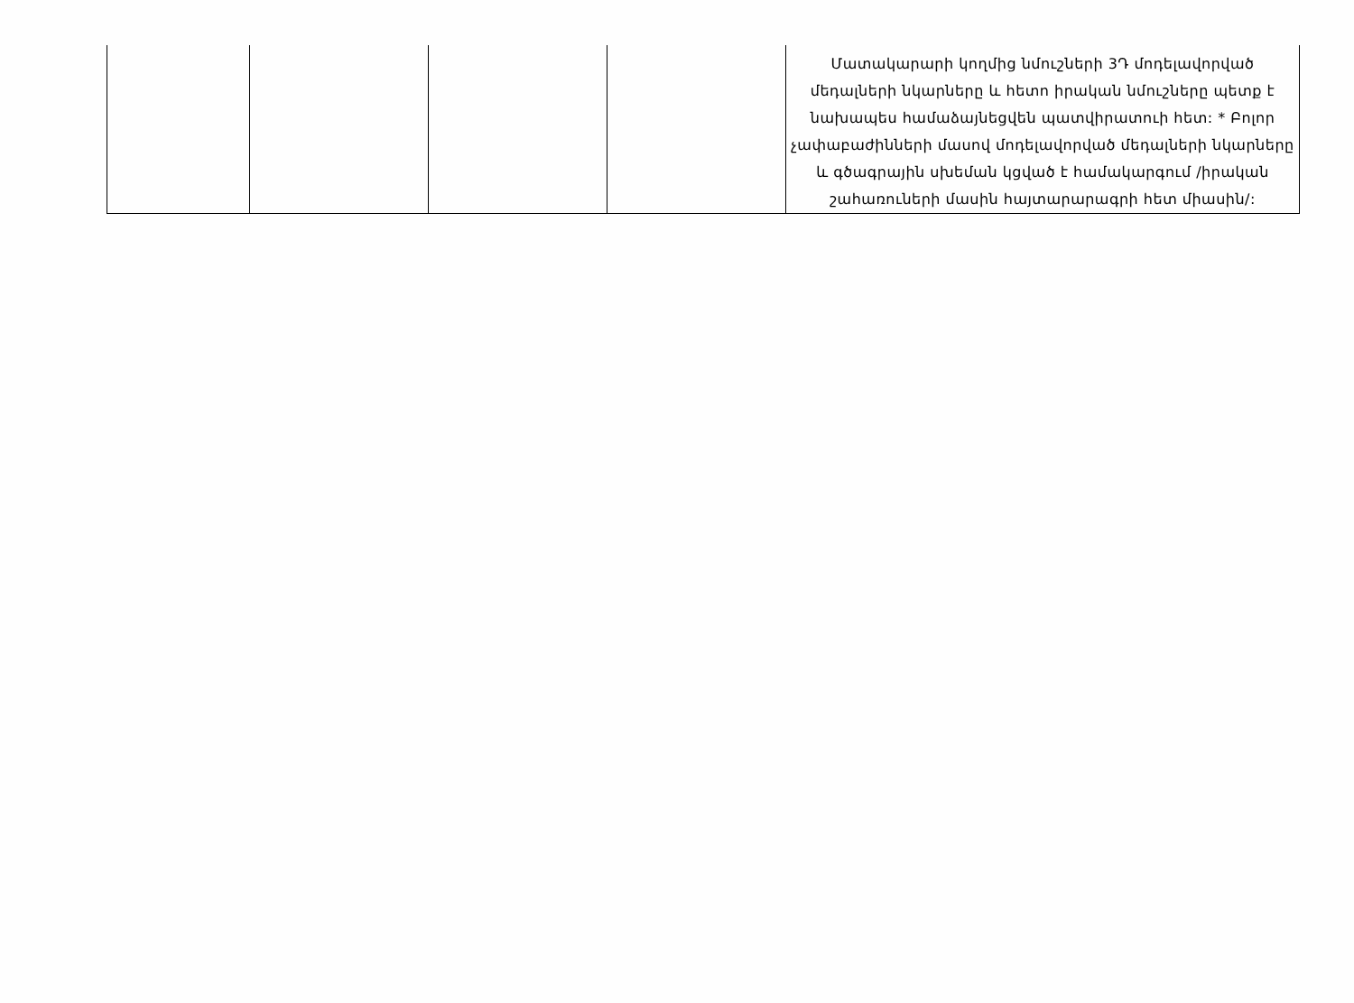| | | | | Մատակարարի կողմից նմուշների 3Դ մոդելավորված մեդալների նկարները և հետո իրական նմուշները պետք է նախապես համաձայնեցվեն պատվիրատուի հետ: * Բոլոր չափաբաժինների մասով մոդելավորված մեդալների նկարները և գծագրային սխեման կցված է համակարգում /իրական շահառուների մասին հայտարարագրի հետ միասին/: |